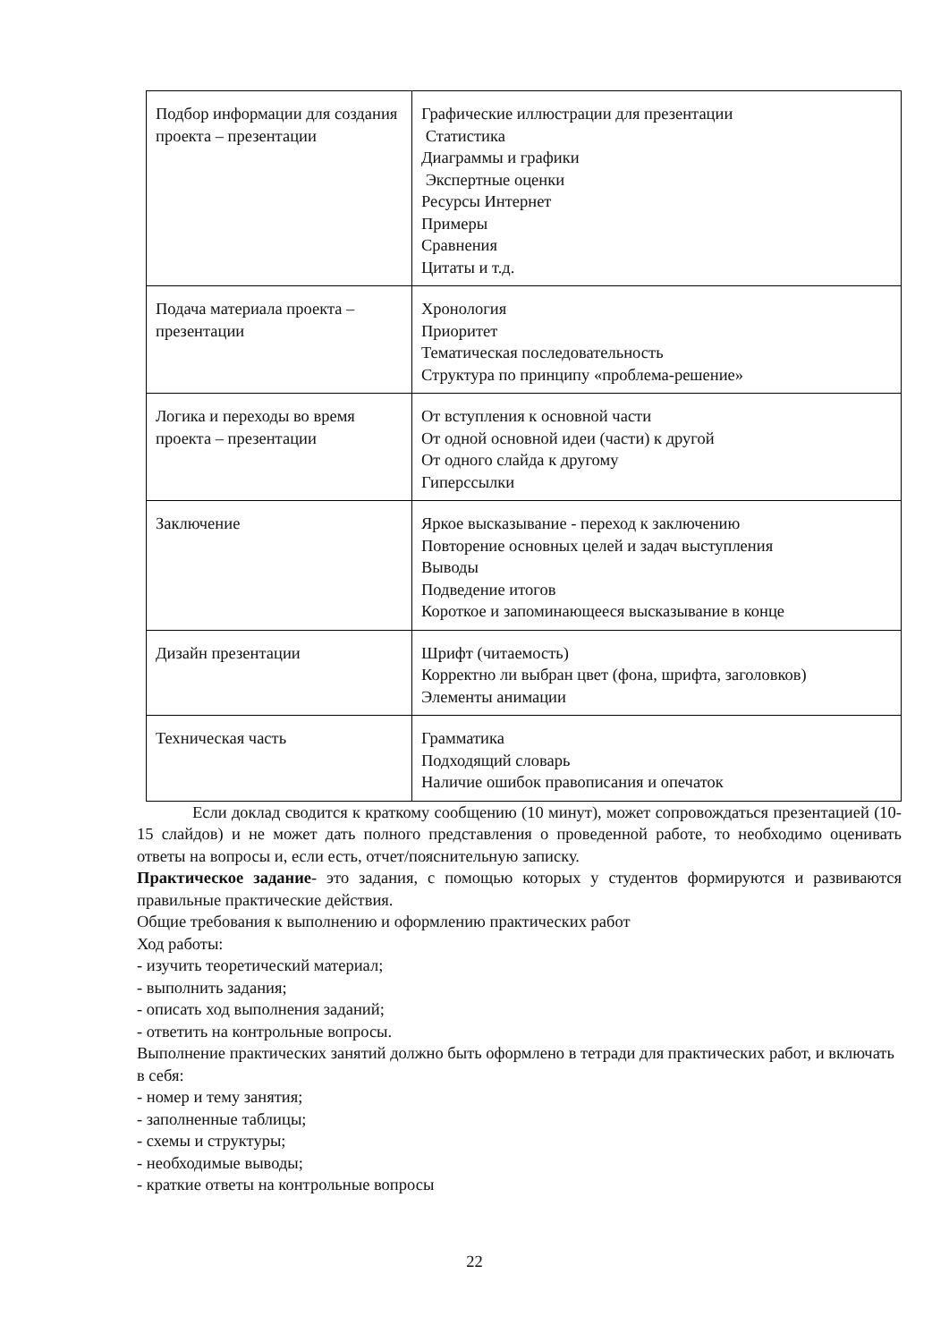| Подбор информации для создания проекта – презентации | Графические иллюстрации для презентации Статистика Диаграммы и графики Экспертные оценки Ресурсы Интернет Примеры Сравнения Цитаты и т.д. |
| Подача материала проекта – презентации | Хронология Приоритет Тематическая последовательность Структура по принципу «проблема-решение» |
| Логика и переходы во время проекта – презентации | От вступления к основной части От одной основной идеи (части) к другой От одного слайда к другому Гиперссылки |
| Заключение | Яркое высказывание - переход к заключению Повторение основных целей и задач выступления Выводы Подведение итогов Короткое и запоминающееся высказывание в конце |
| Дизайн презентации | Шрифт (читаемость) Корректно ли выбран цвет (фона, шрифта, заголовков) Элементы анимации |
| Техническая часть | Грамматика Подходящий словарь Наличие ошибок правописания и опечаток |
Если доклад сводится к краткому сообщению (10 минут), может сопровождаться презентацией (10-15 слайдов) и не может дать полного представления о проведенной работе, то необходимо оценивать ответы на вопросы и, если есть, отчет/пояснительную записку.
Практическое задание- это задания, с помощью которых у студентов формируются и развиваются правильные практические действия.
Общие требования к выполнению и оформлению практических работ
Ход работы:
- изучить теоретический материал;
- выполнить задания;
- описать ход выполнения заданий;
- ответить на контрольные вопросы.
Выполнение практических занятий должно быть оформлено в тетради для практических работ, и включать в себя:
- номер и тему занятия;
- заполненные таблицы;
- схемы и структуры;
- необходимые выводы;
- краткие ответы на контрольные вопросы
22